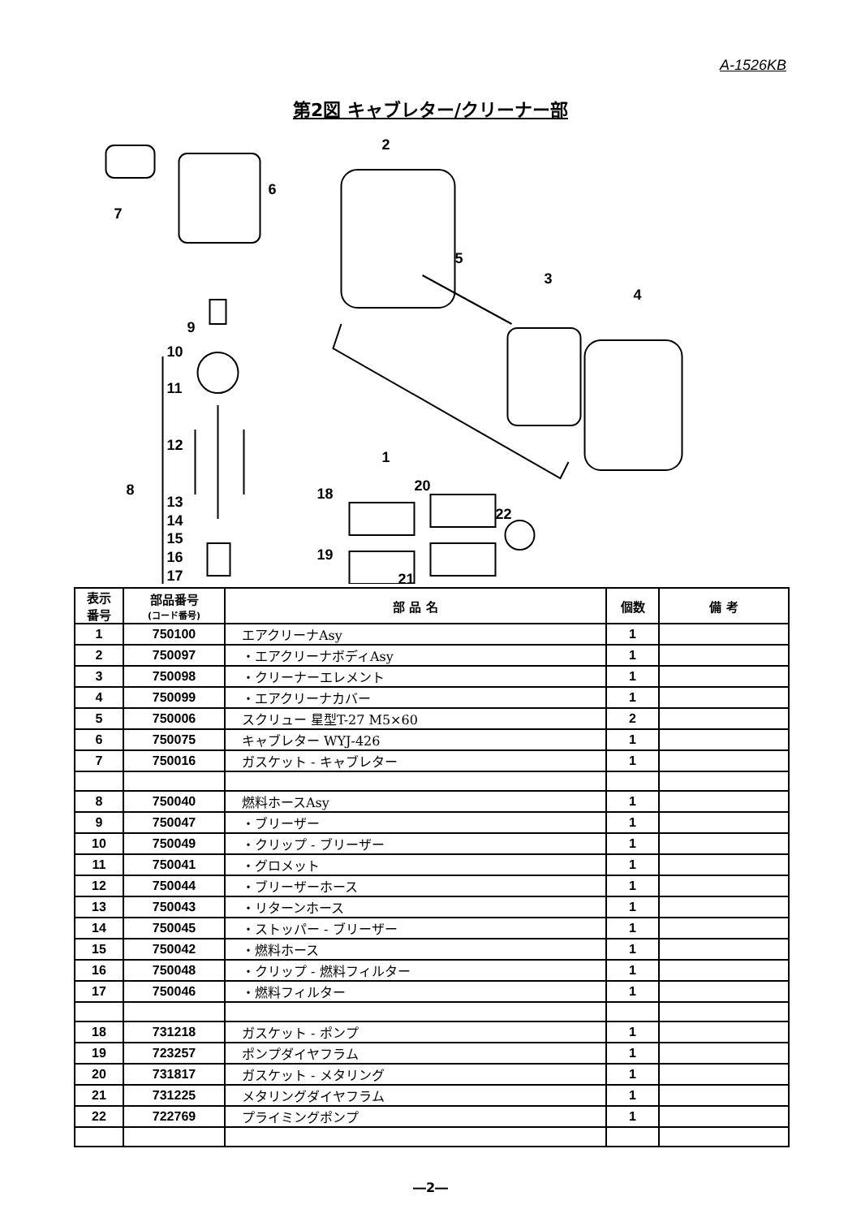A-1526KB
第2図 キャブレター/クリーナー部
2
7
6
5
3
4
1
9
10
11
12
8
13
14
15
16
17
18
20
22
19
21
| 表示 番号 | 部品番号 (コード番号) | 部 品 名 | 個数 | 備 考 |
| --- | --- | --- | --- | --- |
| 1 | 750100 | エアクリーナAsy | 1 | |
| 2 | 750097 | ・エアクリーナボディAsy | 1 | |
| 3 | 750098 | ・クリーナーエレメント | 1 | |
| 4 | 750099 | ・エアクリーナカバー | 1 | |
| 5 | 750006 | スクリュー 星型T-27 M5×60 | 2 | |
| 6 | 750075 | キャブレター WYJ-426 | 1 | |
| 7 | 750016 | ガスケット - キャブレター | 1 | |
| 8 | 750040 | 燃料ホースAsy | 1 | |
| 9 | 750047 | ・ブリーザー | 1 | |
| 10 | 750049 | ・クリップ - ブリーザー | 1 | |
| 11 | 750041 | ・グロメット | 1 | |
| 12 | 750044 | ・ブリーザーホース | 1 | |
| 13 | 750043 | ・リターンホース | 1 | |
| 14 | 750045 | ・ストッパー - ブリーザー | 1 | |
| 15 | 750042 | ・燃料ホース | 1 | |
| 16 | 750048 | ・クリップ - 燃料フィルター | 1 | |
| 17 | 750046 | ・燃料フィルター | 1 | |
| 18 | 731218 | ガスケット - ポンプ | 1 | |
| 19 | 723257 | ポンプダイヤフラム | 1 | |
| 20 | 731817 | ガスケット - メタリング | 1 | |
| 21 | 731225 | メタリングダイヤフラム | 1 | |
| 22 | 722769 | プライミングポンプ | 1 | |
―2―